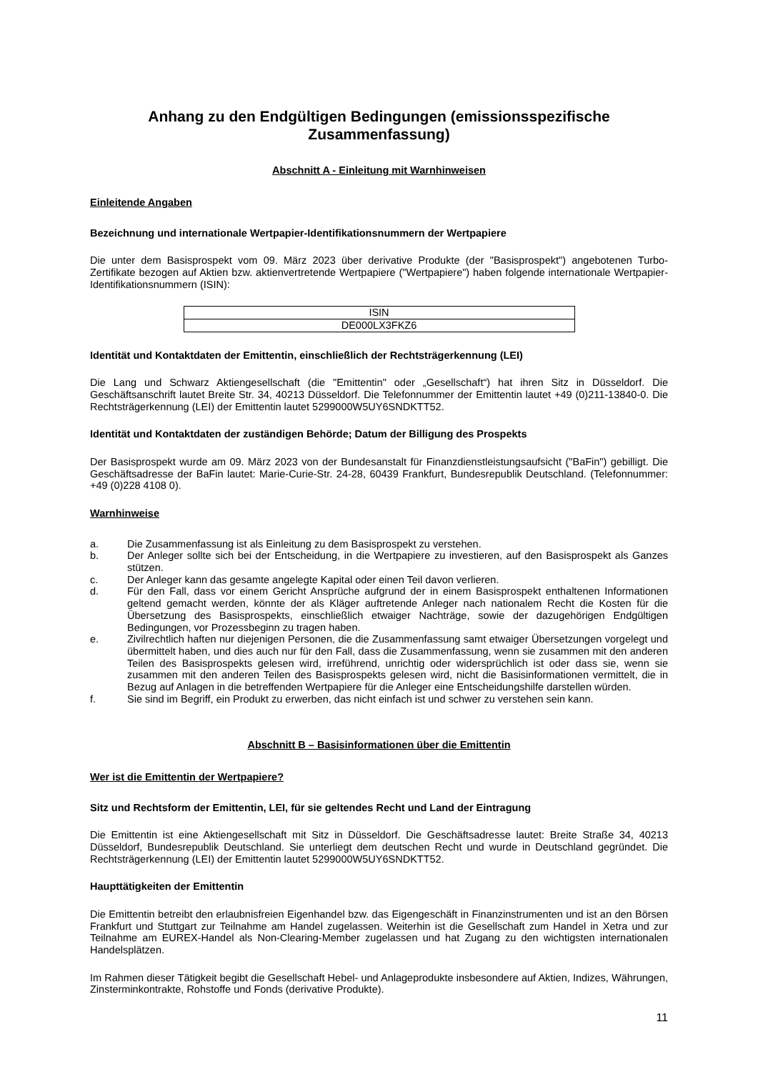Anhang zu den Endgültigen Bedingungen (emissionsspezifische Zusammenfassung)
Abschnitt A - Einleitung mit Warnhinweisen
Einleitende Angaben
Bezeichnung und internationale Wertpapier-Identifikationsnummern der Wertpapiere
Die unter dem Basisprospekt vom 09. März 2023 über derivative Produkte (der "Basisprospekt") angebotenen Turbo-Zertifikate bezogen auf Aktien bzw. aktienvertretende Wertpapiere ("Wertpapiere") haben folgende internationale Wertpapier-Identifikationsnummern (ISIN):
| ISIN |
| --- |
| DE000LX3FKZ6 |
Identität und Kontaktdaten der Emittentin, einschließlich der Rechtsträgerkennung (LEI)
Die Lang und Schwarz Aktiengesellschaft (die "Emittentin" oder „Gesellschaft“) hat ihren Sitz in Düsseldorf. Die Geschäftsanschrift lautet Breite Str. 34, 40213 Düsseldorf. Die Telefonnummer der Emittentin lautet +49 (0)211-13840-0. Die Rechtsträgerkennung (LEI) der Emittentin lautet 5299000W5UY6SNDKTT52.
Identität und Kontaktdaten der zuständigen Behörde; Datum der Billigung des Prospekts
Der Basisprospekt wurde am 09. März 2023 von der Bundesanstalt für Finanzdienstleistungsaufsicht ("BaFin") gebilligt. Die Geschäftsadresse der BaFin lautet: Marie-Curie-Str. 24-28, 60439 Frankfurt, Bundesrepublik Deutschland. (Telefonnummer: +49 (0)228 4108 0).
Warnhinweise
a. Die Zusammenfassung ist als Einleitung zu dem Basisprospekt zu verstehen.
b. Der Anleger sollte sich bei der Entscheidung, in die Wertpapiere zu investieren, auf den Basisprospekt als Ganzes stützen.
c. Der Anleger kann das gesamte angelegte Kapital oder einen Teil davon verlieren.
d. Für den Fall, dass vor einem Gericht Ansprüche aufgrund der in einem Basisprospekt enthaltenen Informationen geltend gemacht werden, könnte der als Kläger auftretende Anleger nach nationalem Recht die Kosten für die Übersetzung des Basisprospekts, einschließlich etwaiger Nachträge, sowie der dazugehörigen Endgültigen Bedingungen, vor Prozessbeginn zu tragen haben.
e. Zivilrechtlich haften nur diejenigen Personen, die die Zusammenfassung samt etwaiger Übersetzungen vorgelegt und übermittelt haben, und dies auch nur für den Fall, dass die Zusammenfassung, wenn sie zusammen mit den anderen Teilen des Basisprospekts gelesen wird, irreführend, unrichtig oder widersprüchlich ist oder dass sie, wenn sie zusammen mit den anderen Teilen des Basisprospekts gelesen wird, nicht die Basisinformationen vermittelt, die in Bezug auf Anlagen in die betreffenden Wertpapiere für die Anleger eine Entscheidungshilfe darstellen würden.
f. Sie sind im Begriff, ein Produkt zu erwerben, das nicht einfach ist und schwer zu verstehen sein kann.
Abschnitt B – Basisinformationen über die Emittentin
Wer ist die Emittentin der Wertpapiere?
Sitz und Rechtsform der Emittentin, LEI, für sie geltendes Recht und Land der Eintragung
Die Emittentin ist eine Aktiengesellschaft mit Sitz in Düsseldorf. Die Geschäftsadresse lautet: Breite Straße 34, 40213 Düsseldorf, Bundesrepublik Deutschland. Sie unterliegt dem deutschen Recht und wurde in Deutschland gegründet. Die Rechtsträgerkennung (LEI) der Emittentin lautet 5299000W5UY6SNDKTT52.
Haupttätigkeiten der Emittentin
Die Emittentin betreibt den erlaubnisfreien Eigenhandel bzw. das Eigengeschäft in Finanzinstrumenten und ist an den Börsen Frankfurt und Stuttgart zur Teilnahme am Handel zugelassen. Weiterhin ist die Gesellschaft zum Handel in Xetra und zur Teilnahme am EUREX-Handel als Non-Clearing-Member zugelassen und hat Zugang zu den wichtigsten internationalen Handelsplätzen.
Im Rahmen dieser Tätigkeit begibt die Gesellschaft Hebel- und Anlageprodukte insbesondere auf Aktien, Indizes, Währungen, Zinsterminkontrakte, Rohstoffe und Fonds (derivative Produkte).
11